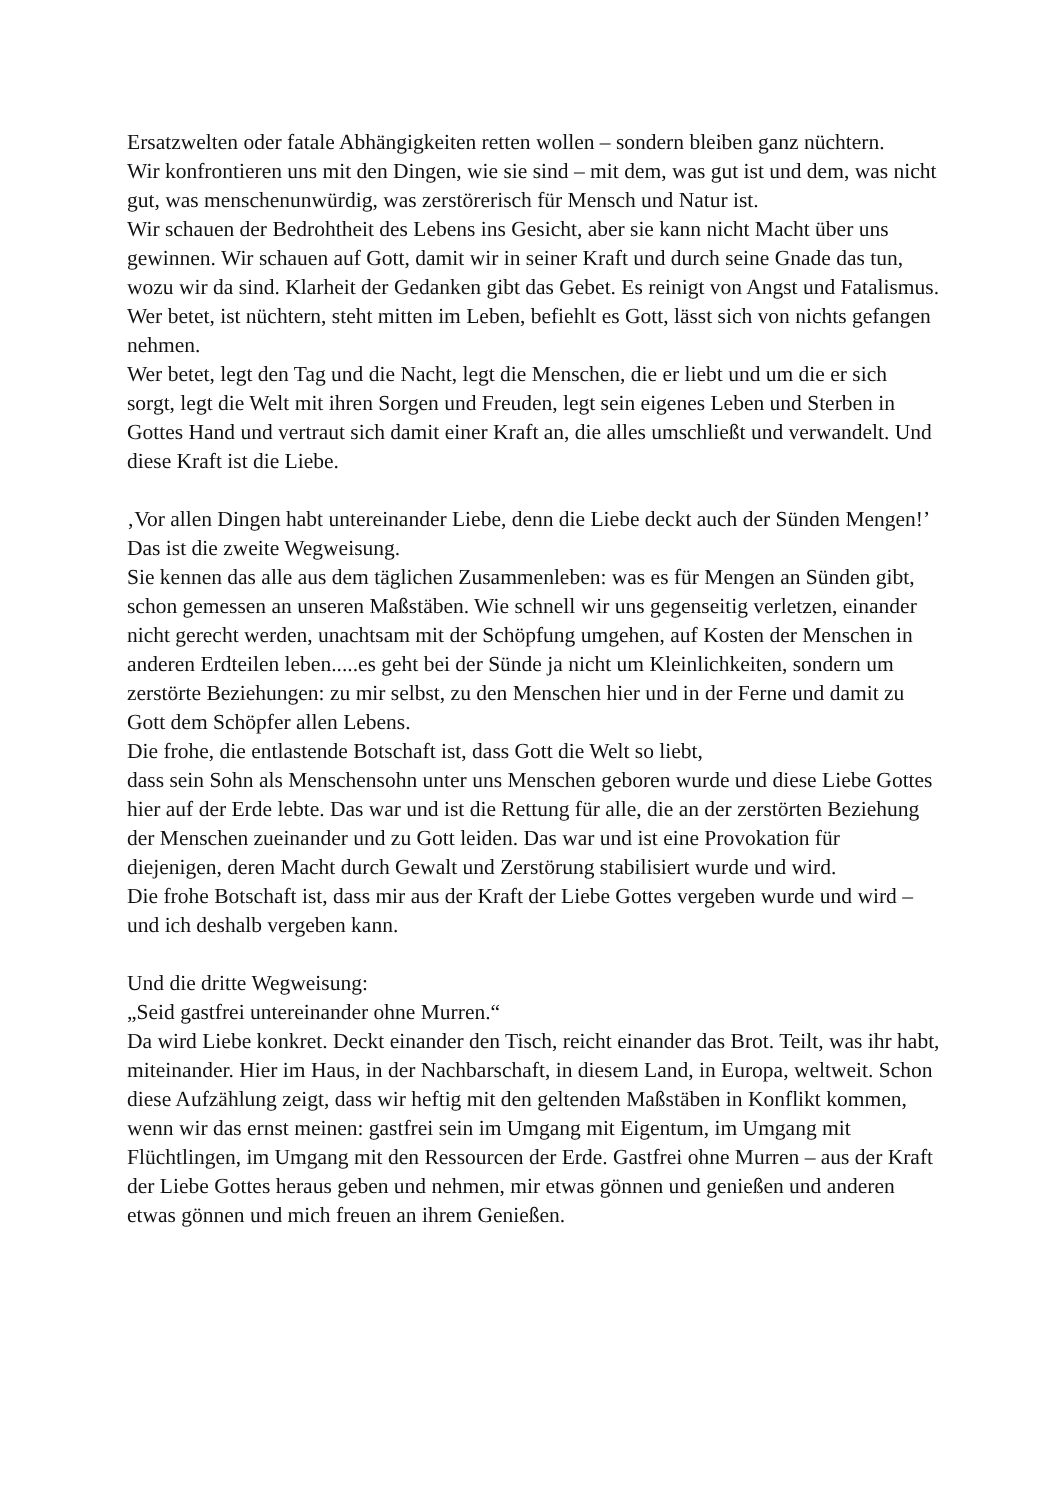Ersatzwelten oder fatale Abhängigkeiten retten wollen – sondern bleiben ganz nüchtern.
Wir konfrontieren uns mit den Dingen, wie sie sind – mit dem, was gut ist und dem, was nicht gut, was menschenunwürdig, was zerstörerisch für Mensch und Natur ist.
Wir schauen der Bedrohtheit des Lebens ins Gesicht, aber sie kann nicht Macht über uns gewinnen. Wir schauen auf Gott, damit wir in seiner Kraft und durch seine Gnade das tun, wozu wir da sind. Klarheit der Gedanken gibt das Gebet. Es reinigt von Angst und Fatalismus. Wer betet, ist nüchtern, steht mitten im Leben, befiehlt es Gott, lässt sich von nichts gefangen nehmen.
Wer betet, legt den Tag und die Nacht, legt die Menschen, die er liebt und um die er sich sorgt, legt die Welt mit ihren Sorgen und Freuden, legt sein eigenes Leben und Sterben in Gottes Hand und vertraut sich damit einer Kraft an, die alles umschließt und verwandelt. Und diese Kraft ist die Liebe.
‚Vor allen Dingen habt untereinander Liebe, denn die Liebe deckt auch der Sünden Mengen!’
Das ist die zweite Wegweisung.
Sie kennen das alle aus dem täglichen Zusammenleben: was es für Mengen an Sünden gibt, schon gemessen an unseren Maßstäben. Wie schnell wir uns gegenseitig verletzen, einander nicht gerecht werden, unachtsam mit der Schöpfung umgehen, auf Kosten der Menschen in anderen Erdteilen leben.....es geht bei der Sünde ja nicht um Kleinlichkeiten, sondern um zerstörte Beziehungen: zu mir selbst, zu den Menschen hier und in der Ferne und damit zu Gott dem Schöpfer allen Lebens.
Die frohe, die entlastende Botschaft ist, dass Gott die Welt so liebt,
dass sein Sohn als Menschensohn unter uns Menschen geboren wurde und diese Liebe Gottes hier auf der Erde lebte. Das war und ist die Rettung für alle, die an der zerstörten Beziehung der Menschen zueinander und zu Gott leiden. Das war und ist eine Provokation für diejenigen, deren Macht durch Gewalt und Zerstörung stabilisiert wurde und wird.
Die frohe Botschaft ist, dass mir aus der Kraft der Liebe Gottes vergeben wurde und wird – und ich deshalb vergeben kann.
Und die dritte Wegweisung:
„Seid gastfrei untereinander ohne Murren.“
Da wird Liebe konkret. Deckt einander den Tisch, reicht einander das Brot. Teilt, was ihr habt, miteinander. Hier im Haus, in der Nachbarschaft, in diesem Land, in Europa, weltweit. Schon diese Aufzählung zeigt, dass wir heftig mit den geltenden Maßstäben in Konflikt kommen, wenn wir das ernst meinen: gastfrei sein im Umgang mit Eigentum, im Umgang mit Flüchtlingen, im Umgang mit den Ressourcen der Erde. Gastfrei ohne Murren – aus der Kraft der Liebe Gottes heraus geben und nehmen, mir etwas gönnen und genießen und anderen etwas gönnen und mich freuen an ihrem Genießen.